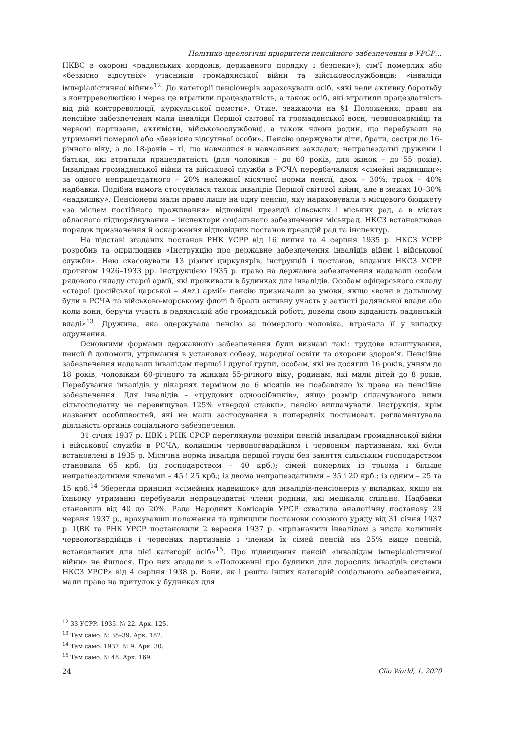Політико-ідеологічні пріоритети пенсійного забезпечення в УРСР…
НКВС в охороні «радянських кордонів, державного порядку і безпеки»); сім'ї померлих або «безвісно відсутніх» учасників громадянської війни та військовослужбовців; «інваліди імперіалістичної війни»<sup>12</sup>. До категорії пенсіонерів зараховували осіб, «які вели активну боротьбу з контрреволюцією і через це втратили працездатність, а також осіб, які втратили працездатність від дій контрреволюції, куркульської помсти». Отже, зважаючи на §1 Положення, право на пенсійне забезпечення мали інваліди Першої світової та громадянської воєн, червоноармійці та червоні партизани, активісти, військовослужбовці, а також члени родин, що перебували на утриманні померлої або «безвісно відсутньої особи». Пенсію одержували діти, брати, сестри до 16-річного віку, а до 18-років – ті, що навчалися в навчальних закладах; непрацездатні дружини і батьки, які втратили працездатність (для чоловіків – до 60 років, для жінок – до 55 років). Інвалідам громадянської війни та військової служби в РСЧА передбачалися «сімейні надвишки»: за одного непрацездатного – 20% належної місячної норми пенсії, двох – 30%, трьох – 40% надбавки. Подібна вимога стосувалася також інвалідів Першої світової війни, але в межах 10–30% «надвишку». Пенсіонери мали право лише на одну пенсію, яку нараховували з місцевого бюджету «за місцем постійного проживання» відповідні президії сільських і міських рад, а в містах обласного підпорядкування – інспектори соціального забезпечення міськрад. НКСЗ встановлював порядок призначення й оскарження відповідних постанов президій рад та інспектур.
На підставі згаданих постанов РНК УСРР від 16 липня та 4 серпня 1935 р. НКСЗ УСРР розробив та оприлюднив «Інструкцію про державне забезпечення інвалідів війни і військової служби». Нею скасовували 13 різних циркулярів, інструкцій і постанов, виданих НКСЗ УСРР протягом 1926–1933 рр. Інструкцією 1935 р. право на державне забезпечення надавали особам рядового складу старої армії, які проживали в будинках для інвалідів. Особам офіцерського складу «старої (російської царської – Авт.) армії» пенсію призначали за умови, якщо «вони в дальшому були в РСЧА та військово-морському флоті й брали активну участь у захисті радянської влади або коли вони, беручи участь в радянській або громадській роботі, довели свою відданість радянській владі»<sup>13</sup>. Дружина, яка одержувала пенсію за померлого чоловіка, втрачала її у випадку одруження.
Основними формами державного забезпечення були визнані такі: трудове влаштування, пенсії й допомоги, утримання в установах собезу, народної освіти та охорони здоров'я. Пенсійне забезпечення надавали інвалідам першої і другої групи, особам, які не досягли 16 років, учням до 18 років, чоловікам 60-річного та жінкам 55-річного віку, родинам, які мали дітей до 8 років. Перебування інвалідів у лікарнях терміном до 6 місяців не позбавляло їх права на пенсійне забезпечення. Для інвалідів – «трудових одноосібників», якщо розмір сплачуваного ними сільгосподатку не перевищував 125% «твердої ставки», пенсію виплачували. Інструкція, крім названих особливостей, які не мали застосування в попередніх постановах, регламентувала діяльність органів соціального забезпечення.
31 січня 1937 р. ЦВК і РНК СРСР переглянули розміри пенсій інвалідам громадянської війни і військової служби в РСЧА, колишнім червоногвардійцям і червоним партизанам, які були встановлені в 1935 р. Місячна норма інваліда першої групи без заняття сільським господарством становила 65 крб. (із господарством – 40 крб.); сімей померлих із трьома і більше непрацездатними членами – 45 і 25 крб.; із двома непрацездатними – 35 і 20 крб.; із одним – 25 та 15 крб.<sup>14</sup> Зберегли принцип «сімейних надвишок» для інвалідів-пенсіонерів у випадках, якщо на їхньому утриманні перебували непрацездатні члени родини, які мешкали спільно. Надбавки становили від 40 до 20%. Рада Народних Комісарів УРСР схвалила аналогічну постанову 29 червня 1937 р., врахувавши положення та принципи постанови союзного уряду від 31 січня 1937 р. ЦВК та РНК УРСР постановили 2 вересня 1937 р. «призначити інвалідам з числа колишніх червоногвардійців і червоних партизанів і членам їх сімей пенсій на 25% вище пенсій, встановлених для цієї категорії осіб»<sup>15</sup>. Про підвищення пенсій «інвалідам імперіалістичної війни» не йшлося. Про них згадали в «Положенні про будинки для дорослих інвалідів системи НКСЗ УРСР» від 4 серпня 1938 р. Вони, як і решта інших категорій соціального забезпечення, мали право на притулок у будинках для
<sup>12</sup> ЗЗ УСРР. 1935. № 22. Арк. 125.
<sup>13</sup> Там само. № 38–39. Арк. 182.
<sup>14</sup> Там само. 1937. № 9. Арк. 30.
<sup>15</sup> Там само. № 48. Арк. 169.
24 Clio World, 1, 2020